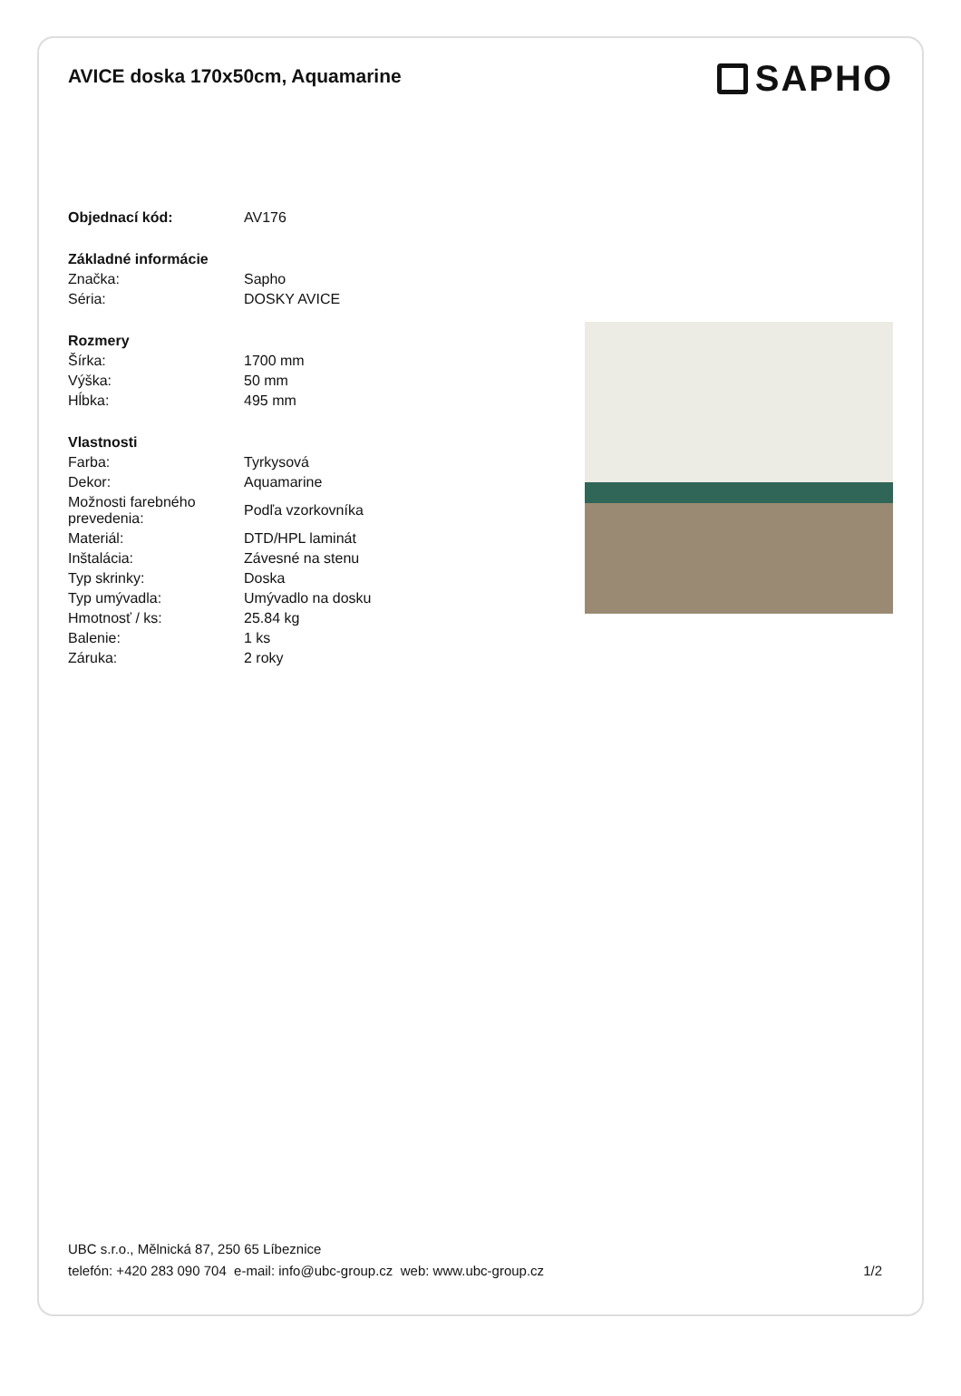AVICE doska 170x50cm, Aquamarine
SAPHO
| Objednací kód: | AV176 |
| Základné informácie | |
| Značka: | Sapho |
| Séria: | DOSKY AVICE |
| Rozmery | |
| Šírka: | 1700 mm |
| Výška: | 50 mm |
| Hĺbka: | 495 mm |
| Vlastnosti | |
| Farba: | Tyrkysová |
| Dekor: | Aquamarine |
| Možnosti farebného prevedenia: | Podľa vzorkovníka |
| Materiál: | DTD/HPL laminát |
| Inštalácia: | Závesné na stenu |
| Typ skrinky: | Doska |
| Typ umývadla: | Umývadlo na dosku |
| Hmotnosť / ks: | 25.84 kg |
| Balenie: | 1 ks |
| Záruka: | 2 roky |
UBC s.r.o., Mělnická 87, 250 65 Líbeznice
telefón: +420 283 090 704 e-mail: info@ubc-group.cz web: www.ubc-group.cz
1/2